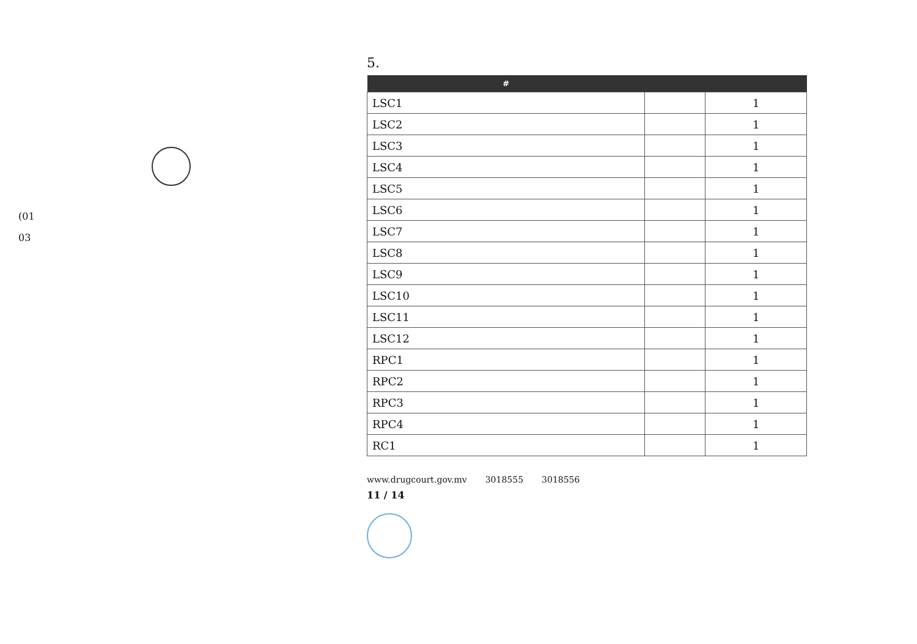(01
03
5.
| # | | |
| --- | --- | --- |
| LSC1 | | 1 |
| LSC2 | | 1 |
| LSC3 | | 1 |
| LSC4 | | 1 |
| LSC5 | | 1 |
| LSC6 | | 1 |
| LSC7 | | 1 |
| LSC8 | | 1 |
| LSC9 | | 1 |
| LSC10 | | 1 |
| LSC11 | | 1 |
| LSC12 | | 1 |
| RPC1 | | 1 |
| RPC2 | | 1 |
| RPC3 | | 1 |
| RPC4 | | 1 |
| RC1 | | 1 |
www.drugcourt.gov.mv 3018555 3018556
11 / 14